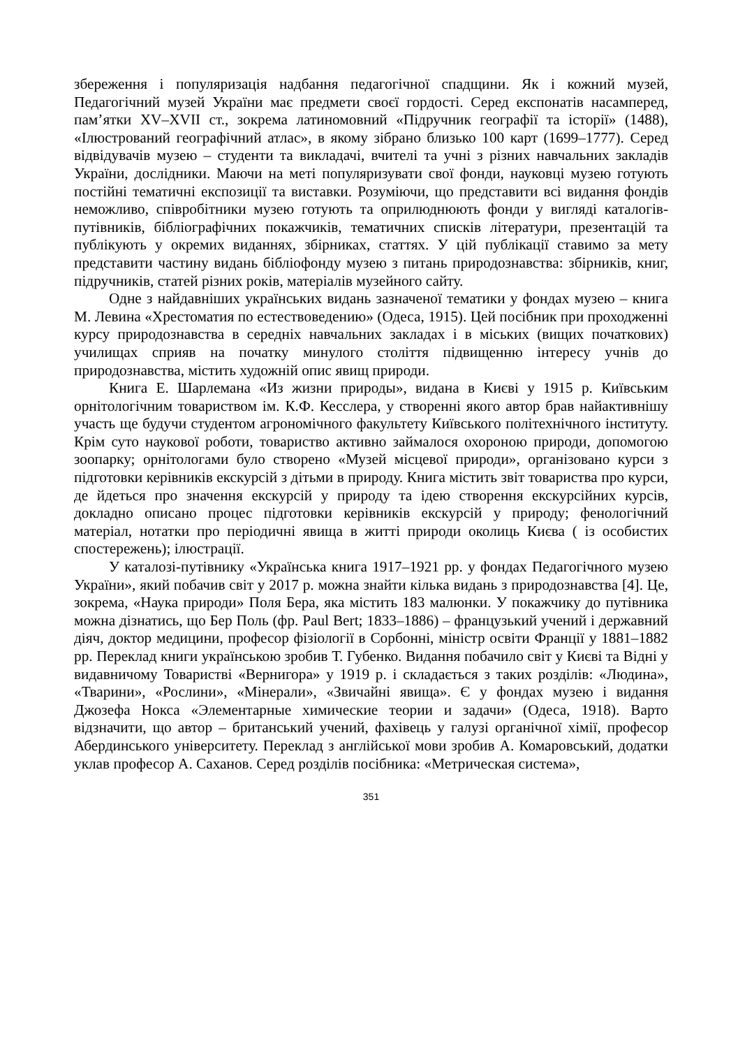збереження і популяризація надбання педагогічної спадщини. Як і кожний музей, Педагогічний музей України має предмети своєї гордості. Серед експонатів насамперед, пам’ятки XV–XVII ст., зокрема латиномовний «Підручник географії та історії» (1488), «Ілюстрований географічний атлас», в якому зібрано близько 100 карт (1699–1777). Серед відвідувачів музею – студенти та викладачі, вчителі та учні з різних навчальних закладів України, дослідники. Маючи на меті популяризувати свої фонди, науковці музею готують постійні тематичні експозиції та виставки. Розуміючи, що представити всі видання фондів неможливо, співробітники музею готують та оприлюднюють фонди у вигляді каталогів-путівників, бібліографічних покажчиків, тематичних списків літератури, презентацій та публікують у окремих виданнях, збірниках, статтях. У цій публікації ставимо за мету представити частину видань бібліофонду музею з питань природознавства: збірників, книг, підручників, статей різних років, матеріалів музейного сайту.
Одне з найдавніших українських видань зазначеної тематики у фондах музею – книга М. Левина «Хрестоматия по естествоведению» (Одеса, 1915). Цей посібник при проходженні курсу природознавства в середніх навчальних закладах і в міських (вищих початкових) училищах сприяв на початку минулого століття підвищенню інтересу учнів до природознавства, містить художній опис явищ природи.
Книга Е. Шарлемана «Из жизни природы», видана в Києві у 1915 р. Київським орнітологічним товариством ім. К.Ф. Кесслера, у створенні якого автор брав найактивнішу участь ще будучи студентом агрономічного факультету Київського політехнічного інституту. Крім суто наукової роботи, товариство активно займалося охороною природи, допомогою зоопарку; орнітологами було створено «Музей місцевої природи», організовано курси з підготовки керівників екскурсій з дітьми в природу. Книга містить звіт товариства про курси, де йдеться про значення екскурсій у природу та ідею створення екскурсійних курсів, докладно описано процес підготовки керівників екскурсій у природу; фенологічний матеріал, нотатки про періодичні явища в житті природи околиць Києва ( із особистих спостережень); ілюстрації.
У каталозі-путівнику «Українська книга 1917–1921 рр. у фондах Педагогічного музею України», який побачив світ у 2017 р. можна знайти кілька видань з природознавства [4]. Це, зокрема, «Наука природи» Поля Бера, яка містить 183 малюнки. У покажчику до путівника можна дізнатись, що Бер Поль (фр. Paul Bert; 1833–1886) – французький учений і державний діяч, доктор медицини, професор фізіології в Сорбонні, міністр освіти Франції у 1881–1882 рр. Переклад книги українською зробив Т. Губенко. Видання побачило світ у Києві та Відні у видавничому Товаристві «Вернигора» у 1919 р. і складається з таких розділів: «Людина», «Тварини», «Рослини», «Мінерали», «Звичайні явища». Є у фондах музею і видання Джозефа Нокса «Элементарные химические теории и задачи» (Одеса, 1918). Варто відзначити, що автор – британський учений, фахівець у галузі органічної хімії, професор Абердинського університету. Переклад з англійської мови зробив А. Комаровський, додатки уклав професор А. Саханов. Серед розділів посібника: «Метрическая система»,
351